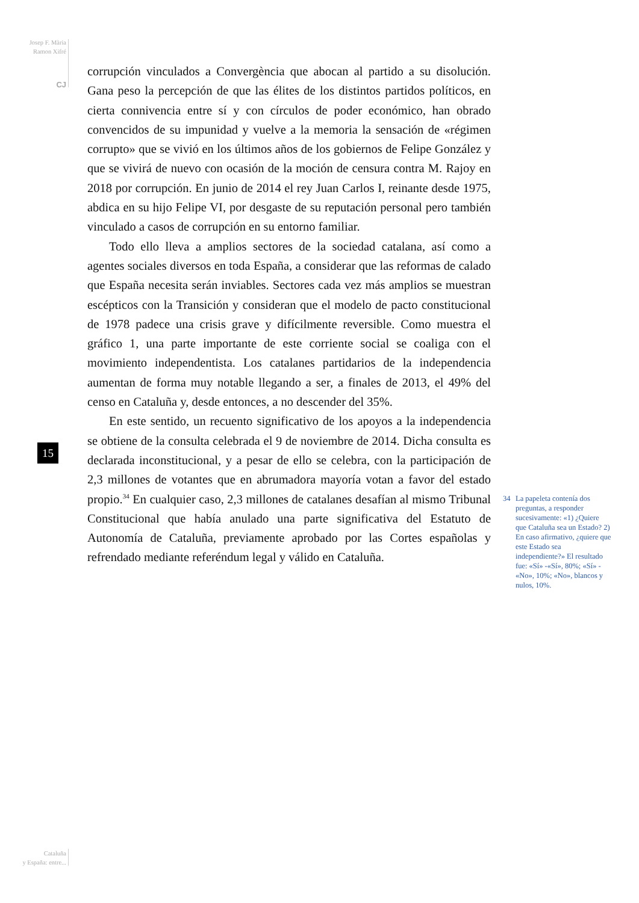Josep F. Mària
Ramon Xifré
CJ
15
corrupción vinculados a Convergència que abocan al partido a su disolución. Gana peso la percepción de que las élites de los distintos partidos políticos, en cierta connivencia entre sí y con círculos de poder económico, han obrado convencidos de su impunidad y vuelve a la memoria la sensación de «régimen corrupto» que se vivió en los últimos años de los gobiernos de Felipe González y que se vivirá de nuevo con ocasión de la moción de censura contra M. Rajoy en 2018 por corrupción. En junio de 2014 el rey Juan Carlos I, reinante desde 1975, abdica en su hijo Felipe VI, por desgaste de su reputación personal pero también vinculado a casos de corrupción en su entorno familiar.
Todo ello lleva a amplios sectores de la sociedad catalana, así como a agentes sociales diversos en toda España, a considerar que las reformas de calado que España necesita serán inviables. Sectores cada vez más amplios se muestran escépticos con la Transición y consideran que el modelo de pacto constitucional de 1978 padece una crisis grave y difícilmente reversible. Como muestra el gráfico 1, una parte importante de este corriente social se coaliga con el movimiento independentista. Los catalanes partidarios de la independencia aumentan de forma muy notable llegando a ser, a finales de 2013, el 49% del censo en Cataluña y, desde entonces, a no descender del 35%.
En este sentido, un recuento significativo de los apoyos a la independencia se obtiene de la consulta celebrada el 9 de noviembre de 2014. Dicha consulta es declarada inconstitucional, y a pesar de ello se celebra, con la participación de 2,3 millones de votantes que en abrumadora mayoría votan a favor del estado propio.<sup>34</sup> En cualquier caso, 2,3 millones de catalanes desafían al mismo Tribunal Constitucional que había anulado una parte significativa del Estatuto de Autonomía de Cataluña, previamente aprobado por las Cortes españolas y refrendado mediante referéndum legal y válido en Cataluña.
34 La papeleta contenía dos preguntas, a responder sucesivamente: «1) ¿Quiere que Cataluña sea un Estado? 2) En caso afirmativo, ¿quiere que este Estado sea independiente?» El resultado fue: «Sí» -«Sí», 80%; «Sí» - «No», 10%; «No», blancos y nulos, 10%.
Cataluña
y España: entre...